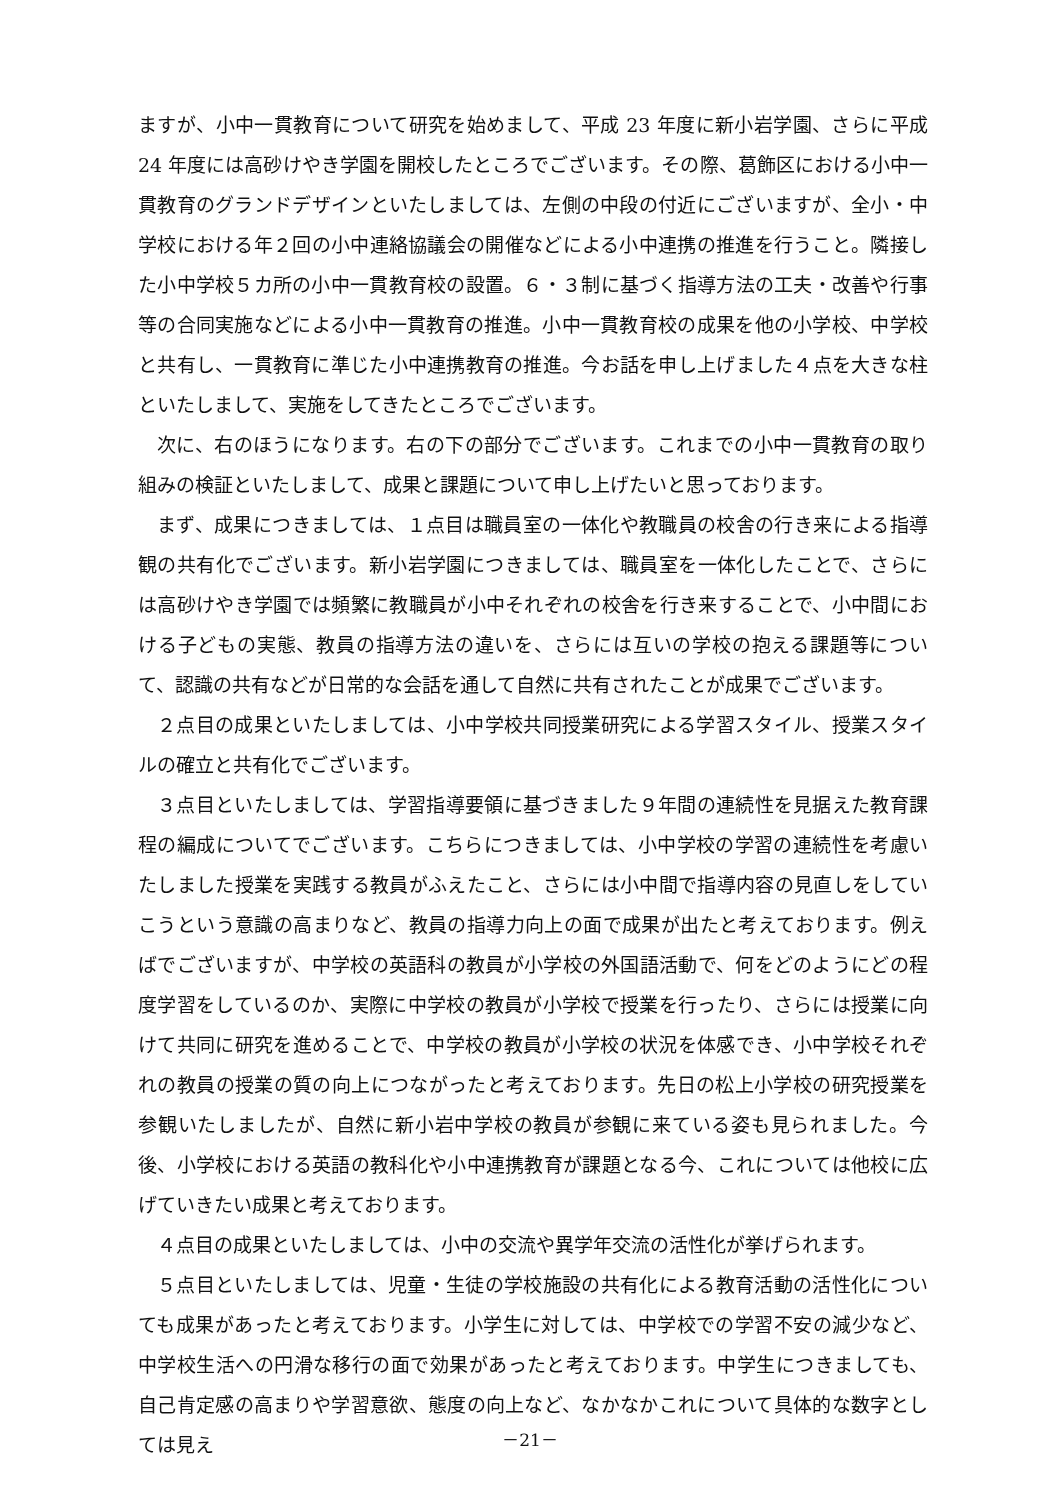ますが、小中一貫教育について研究を始めまして、平成 23 年度に新小岩学園、さらに平成 24 年度には高砂けやき学園を開校したところでございます。その際、葛飾区における小中一貫教育のグランドデザインといたしましては、左側の中段の付近にございますが、全小・中学校における年２回の小中連絡協議会の開催などによる小中連携の推進を行うこと。隣接した小中学校５カ所の小中一貫教育校の設置。６・３制に基づく指導方法の工夫・改善や行事等の合同実施などによる小中一貫教育の推進。小中一貫教育校の成果を他の小学校、中学校と共有し、一貫教育に準じた小中連携教育の推進。今お話を申し上げました４点を大きな柱といたしまして、実施をしてきたところでございます。
次に、右のほうになります。右の下の部分でございます。これまでの小中一貫教育の取り組みの検証といたしまして、成果と課題について申し上げたいと思っております。
まず、成果につきましては、１点目は職員室の一体化や教職員の校舎の行き来による指導観の共有化でございます。新小岩学園につきましては、職員室を一体化したことで、さらには高砂けやき学園では頻繁に教職員が小中それぞれの校舎を行き来することで、小中間における子どもの実態、教員の指導方法の違いを、さらには互いの学校の抱える課題等について、認識の共有などが日常的な会話を通して自然に共有されたことが成果でございます。
２点目の成果といたしましては、小中学校共同授業研究による学習スタイル、授業スタイルの確立と共有化でございます。
３点目といたしましては、学習指導要領に基づきました９年間の連続性を見据えた教育課程の編成についてでございます。こちらにつきましては、小中学校の学習の連続性を考慮いたしました授業を実践する教員がふえたこと、さらには小中間で指導内容の見直しをしていこうという意識の高まりなど、教員の指導力向上の面で成果が出たと考えております。例えばでございますが、中学校の英語科の教員が小学校の外国語活動で、何をどのようにどの程度学習をしているのか、実際に中学校の教員が小学校で授業を行ったり、さらには授業に向けて共同に研究を進めることで、中学校の教員が小学校の状況を体感でき、小中学校それぞれの教員の授業の質の向上につながったと考えております。先日の松上小学校の研究授業を参観いたしましたが、自然に新小岩中学校の教員が参観に来ている姿も見られました。今後、小学校における英語の教科化や小中連携教育が課題となる今、これについては他校に広げていきたい成果と考えております。
４点目の成果といたしましては、小中の交流や異学年交流の活性化が挙げられます。
５点目といたしましては、児童・生徒の学校施設の共有化による教育活動の活性化についても成果があったと考えております。小学生に対しては、中学校での学習不安の減少など、中学校生活への円滑な移行の面で効果があったと考えております。中学生につきましても、自己肯定感の高まりや学習意欲、態度の向上など、なかなかこれについて具体的な数字としては見え
－21－